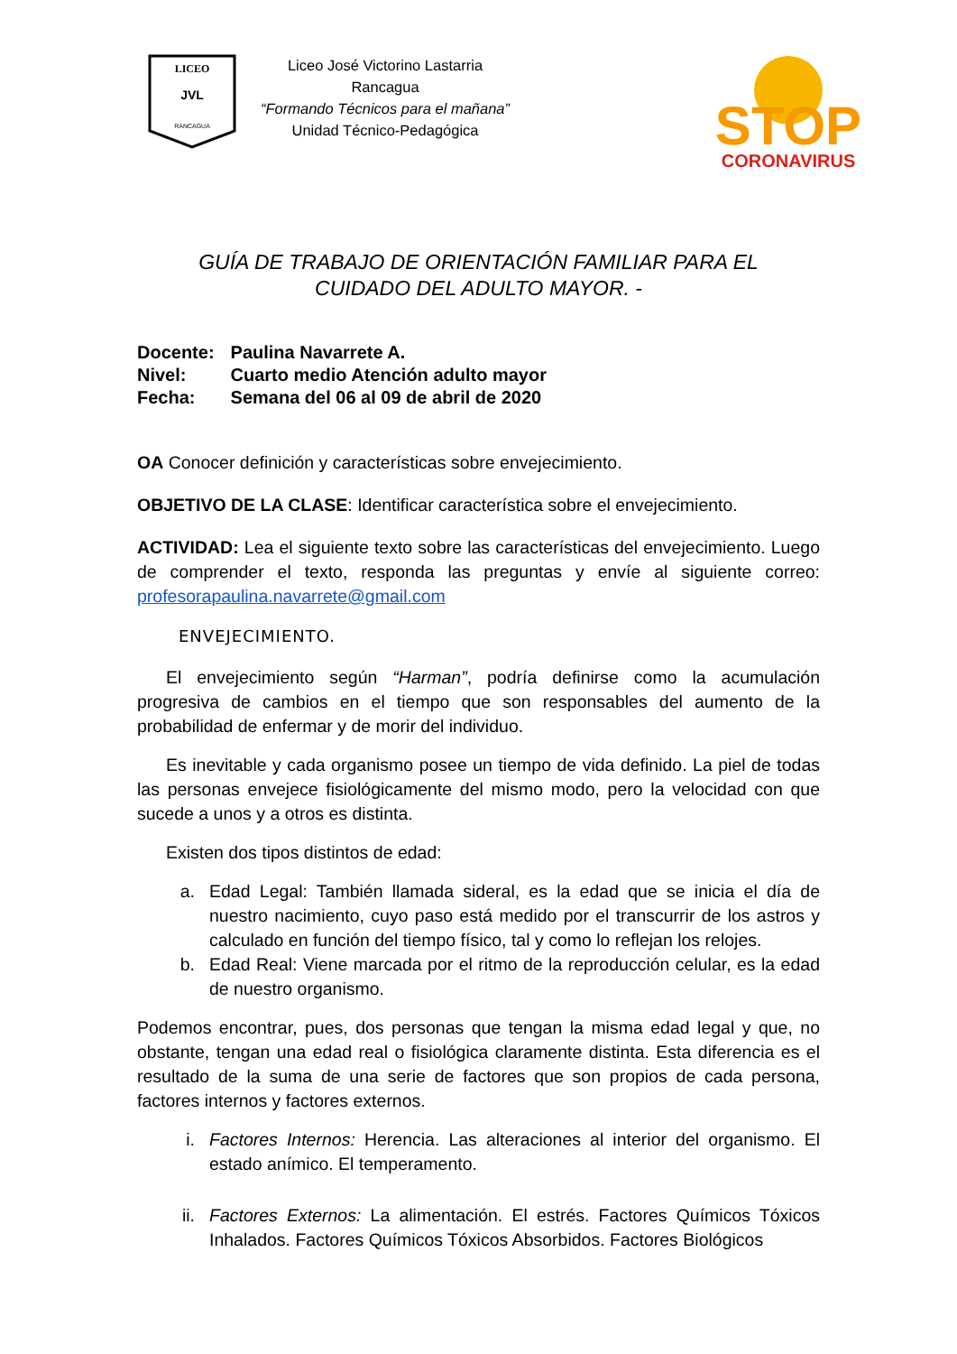LICEO
JVL
RANCAGUA
Liceo José Victorino Lastarria
Rancagua
“Formando Técnicos para el mañana”
Unidad Técnico-Pedagógica
STOP
CORONAVIRUS
GUÍA DE TRABAJO DE ORIENTACIÓN FAMILIAR PARA EL
CUIDADO DEL ADULTO MAYOR. -
Docente: Paulina Navarrete A.
Nivel: Cuarto medio Atención adulto mayor
Fecha: Semana del 06 al 09 de abril de 2020
OA Conocer definición y características sobre envejecimiento.
OBJETIVO DE LA CLASE: Identificar característica sobre el envejecimiento.
ACTIVIDAD: Lea el siguiente texto sobre las características del envejecimiento. Luego de comprender el texto, responda las preguntas y envíe al siguiente correo: profesorapaulina.navarrete@gmail.com
ENVEJECIMIENTO.
El envejecimiento según “Harman”, podría definirse como la acumulación progresiva de cambios en el tiempo que son responsables del aumento de la probabilidad de enfermar y de morir del individuo.
Es inevitable y cada organismo posee un tiempo de vida definido. La piel de todas las personas envejece fisiológicamente del mismo modo, pero la velocidad con que sucede a unos y a otros es distinta.
Existen dos tipos distintos de edad:
a. Edad Legal: También llamada sideral, es la edad que se inicia el día de nuestro nacimiento, cuyo paso está medido por el transcurrir de los astros y calculado en función del tiempo físico, tal y como lo reflejan los relojes.
b. Edad Real: Viene marcada por el ritmo de la reproducción celular, es la edad de nuestro organismo.
Podemos encontrar, pues, dos personas que tengan la misma edad legal y que, no obstante, tengan una edad real o fisiológica claramente distinta. Esta diferencia es el resultado de la suma de una serie de factores que son propios de cada persona, factores internos y factores externos.
i. Factores Internos: Herencia. Las alteraciones al interior del organismo. El estado anímico. El temperamento.
ii. Factores Externos: La alimentación. El estrés. Factores Químicos Tóxicos Inhalados. Factores Químicos Tóxicos Absorbidos. Factores Biológicos